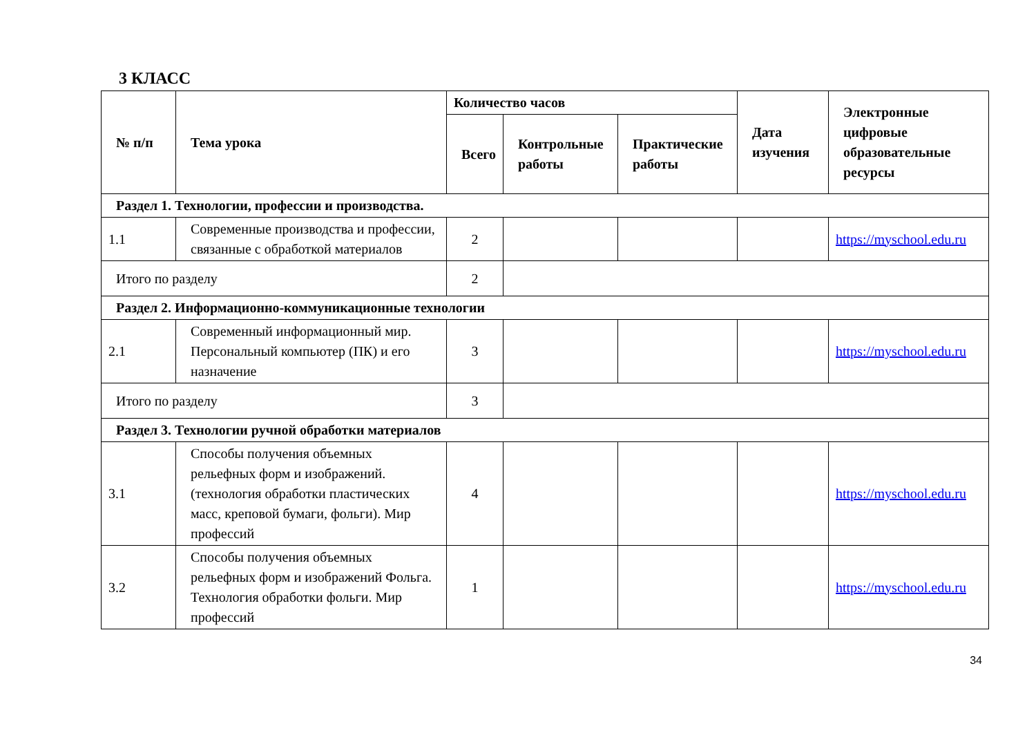3 КЛАСС
| № п/п | Тема урока | Количество часов | | | Дата изучения | Электронные цифровые образовательные ресурсы |
| --- | --- | --- | --- | --- | --- | --- |
| | | Всего | Контрольные работы | Практические работы | | |
| Раздел 1. Технологии, профессии и производства. | | | | | | |
| 1.1 | Современные производства и профессии, связанные с обработкой материалов | 2 | | | | https://myschool.edu.ru |
| Итого по разделу | | 2 | | | | |
| Раздел 2. Информационно-коммуникационные технологии | | | | | | |
| 2.1 | Современный информационный мир. Персональный компьютер (ПК) и его назначение | 3 | | | | https://myschool.edu.ru |
| Итого по разделу | | 3 | | | | |
| Раздел 3. Технологии ручной обработки материалов | | | | | | |
| 3.1 | Способы получения объемных рельефных форм и изображений. (технология обработки пластических масс, креповой бумаги, фольги). Мир профессий | 4 | | | | https://myschool.edu.ru |
| 3.2 | Способы получения объемных рельефных форм и изображений Фольга. Технология обработки фольги. Мир профессий | 1 | | | | https://myschool.edu.ru |
34